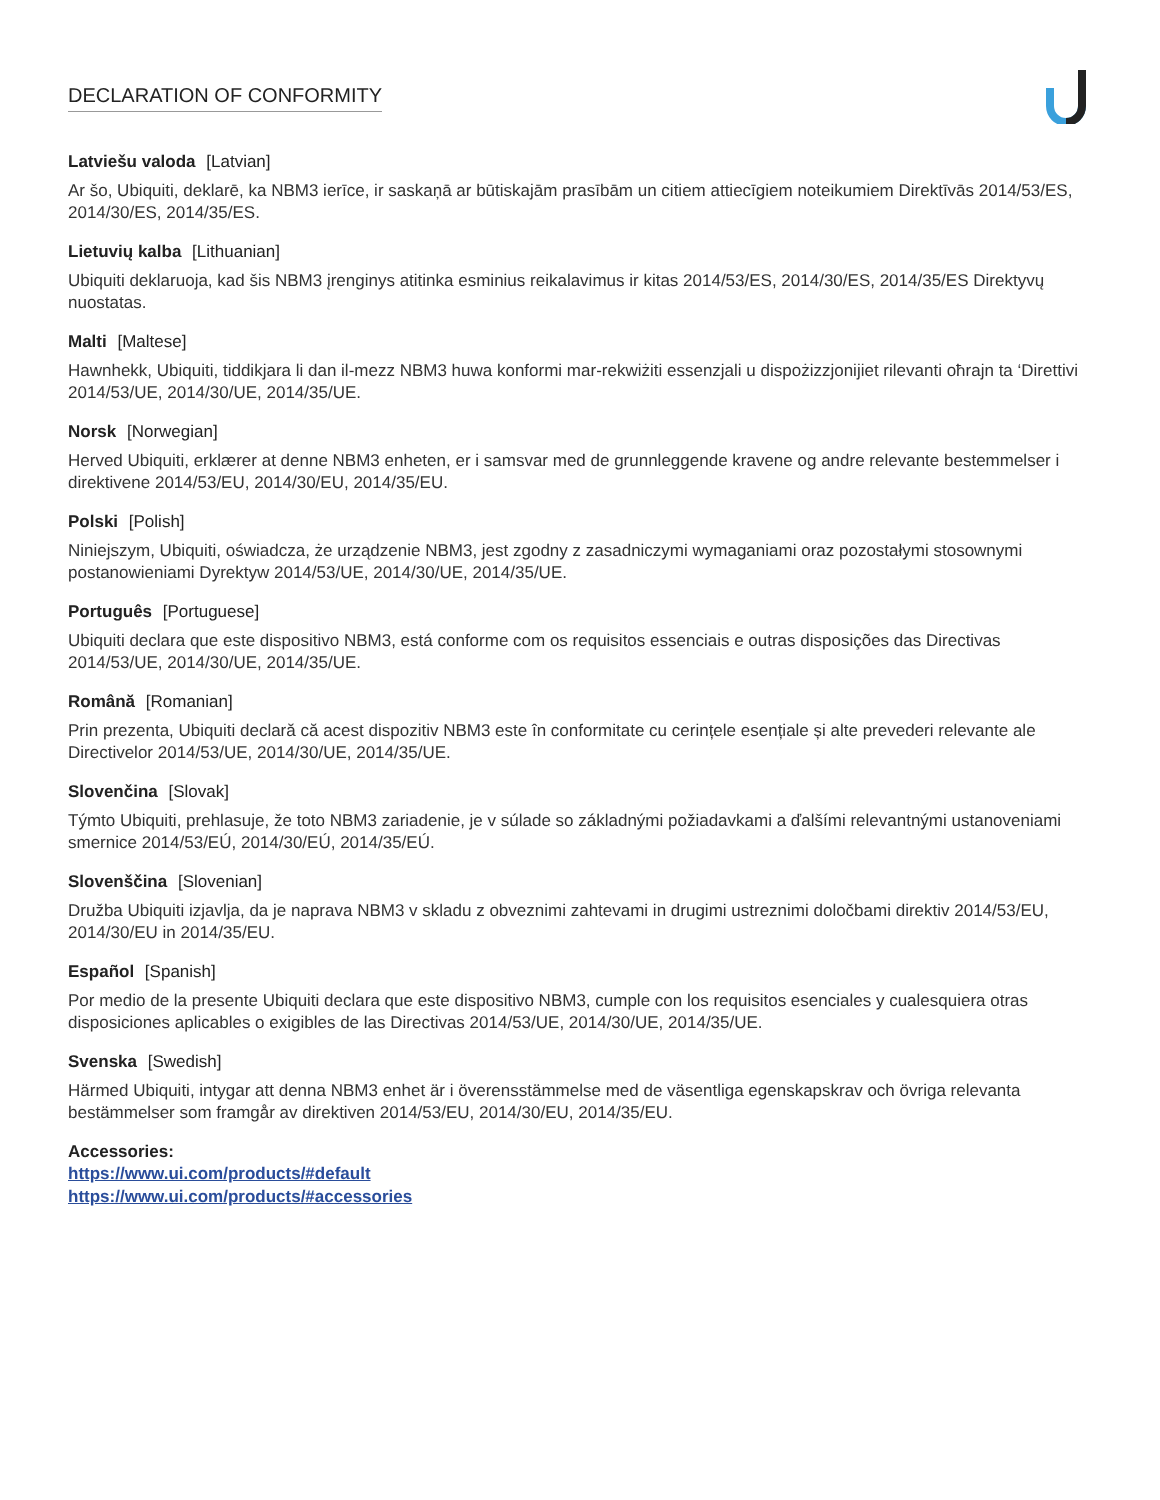DECLARATION OF CONFORMITY
Latviešu valoda [Latvian]
Ar šo, Ubiquiti, deklarē, ka NBM3 ierīce, ir saskaņā ar būtiskajām prasībām un citiem attiecīgiem noteikumiem Direktīvās 2014/53/ES, 2014/30/ES, 2014/35/ES.
Lietuvių kalba [Lithuanian]
Ubiquiti deklaruoja, kad šis NBM3 įrenginys atitinka esminius reikalavimus ir kitas 2014/53/ES, 2014/30/ES, 2014/35/ES Direktyvų nuostatas.
Malti [Maltese]
Hawnhekk, Ubiquiti, tiddikjara li dan il-mezz NBM3 huwa konformi mar-rekwiżiti essenzjali u dispożizzjonijiet rilevanti oħrajn ta ‘Direttivi 2014/53/UE, 2014/30/UE, 2014/35/UE.
Norsk [Norwegian]
Herved Ubiquiti, erklærer at denne NBM3 enheten, er i samsvar med de grunnleggende kravene og andre relevante bestemmelser i direktivene 2014/53/EU, 2014/30/EU, 2014/35/EU.
Polski [Polish]
Niniejszym, Ubiquiti, oświadcza, że urządzenie NBM3, jest zgodny z zasadniczymi wymaganiami oraz pozostałymi stosownymi postanowieniami Dyrektyw 2014/53/UE, 2014/30/UE, 2014/35/UE.
Português [Portuguese]
Ubiquiti declara que este dispositivo NBM3, está conforme com os requisitos essenciais e outras disposições das Directivas 2014/53/UE, 2014/30/UE, 2014/35/UE.
Română [Romanian]
Prin prezenta, Ubiquiti declară că acest dispozitiv NBM3 este în conformitate cu cerințele esențiale și alte prevederi relevante ale Directivelor 2014/53/UE, 2014/30/UE, 2014/35/UE.
Slovenčina [Slovak]
Týmto Ubiquiti, prehlasuje, že toto NBM3 zariadenie, je v súlade so základnými požiadavkami a ďalšími relevantnými ustanoveniami smernice 2014/53/EÚ, 2014/30/EÚ, 2014/35/EÚ.
Slovenščina [Slovenian]
Družba Ubiquiti izjavlja, da je naprava NBM3 v skladu z obveznimi zahtevami in drugimi ustreznimi določbami direktiv 2014/53/EU, 2014/30/EU in 2014/35/EU.
Español [Spanish]
Por medio de la presente Ubiquiti declara que este dispositivo NBM3, cumple con los requisitos esenciales y cualesquiera otras disposiciones aplicables o exigibles de las Directivas 2014/53/UE, 2014/30/UE, 2014/35/UE.
Svenska [Swedish]
Härmed Ubiquiti, intygar att denna NBM3 enhet är i överensstämmelse med de väsentliga egenskapskrav och övriga relevanta bestämmelser som framgår av direktiven 2014/53/EU, 2014/30/EU, 2014/35/EU.
Accessories:
https://www.ui.com/products/#default
https://www.ui.com/products/#accessories